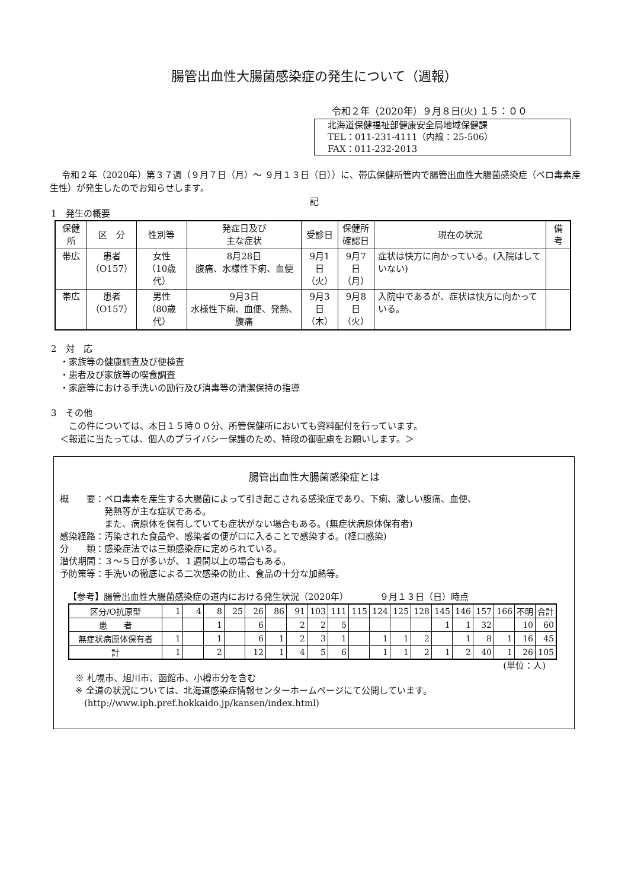腸管出血性大腸菌感染症の発生について（週報）
令和２年（2020年）９月８日(火) １５：００
北海道保健福祉部健康安全局地域保健課
TEL：011-231-4111（内線：25-506）
FAX：011-232-2013
令和２年（2020年）第３７週（９月７日（月）～ ９月１３日（日））に、帯広保健所管内で腸管出血性大腸菌感染症（ベロ毒素産生性）が発生したのでお知らせします。
記
1　発生の概要
| 保健所 | 区 分 | 性別等 | 発症日及び 主な症状 | 受診日 | 保健所 確認日 | 現在の状況 | 備考 |
| --- | --- | --- | --- | --- | --- | --- | --- |
| 帯広 | 患者 （O157） | 女性 （10歳代） | 8月28日 腹痛、水様性下痢、血便 | 9月1日 （火） | 9月7日 （月） | 症状は快方に向かっている。(入院はしていない) | |
| 帯広 | 患者 （O157） | 男性 （80歳代） | 9月3日 水様性下痢、血便、発熱、腹痛 | 9月3日 （木） | 9月8日 （火） | 入院中であるが、症状は快方に向かっている。 | |
2　対　応
　・家族等の健康調査及び便検査
　・患者及び家族等の喫食調査
　・家庭等における手洗いの励行及び消毒等の清潔保持の指導
3　その他
　　この件については、本日１５時００分、所管保健所においても資料配付を行っています。
　＜報道に当たっては、個人のプライバシー保護のため、特段の御配慮をお願いします。＞
腸管出血性大腸菌感染症とは
概　　要：ベロ毒素を産生する大腸菌によって引き起こされる感染症であり、下痢、激しい腹痛、血便、
　　　　　発熱等が主な症状である。
　　　　　また、病原体を保有していても症状がない場合もある。(無症状病原体保有者)
感染経路：汚染された食品や、感染者の便が口に入ることで感染する。(経口感染)
分　　類：感染症法では三類感染症に定められている。
潜伏期間：３～５日が多いが、１週間以上の場合もある。
予防策等：手洗いの徹底による二次感染の防止、食品の十分な加熱等。
【参考】腸管出血性大腸菌感染症の道内における発生状況（2020年）　　　　９月１３日（日）時点
| 区分/O抗原型 | 1 | 4 | 8 | 25 | 26 | 86 | 91 | 103 | 111 | 115 | 124 | 125 | 128 | 145 | 146 | 157 | 166 | 不明 | 合計 |
| 患 者 | | | 1 | | 6 | | 2 | 2 | 5 | | | | | 1 | 1 | 32 | | 10 | 60 |
| 無症状病原体保有者 | 1 | | 1 | | 6 | 1 | 2 | 3 | 1 | | 1 | 1 | 2 | | 1 | 8 | 1 | 16 | 45 |
| 計 | 1 | | 2 | | 12 | 1 | 4 | 5 | 6 | | 1 | 1 | 2 | 1 | 2 | 40 | 1 | 26 | 105 |
(単位：人)
※ 札幌市、旭川市、函館市、小樽市分を含む
※ 全道の状況については、北海道感染症情報センターホームページにて公開しています。
　(http://www.iph.pref.hokkaido.jp/kansen/index.html)